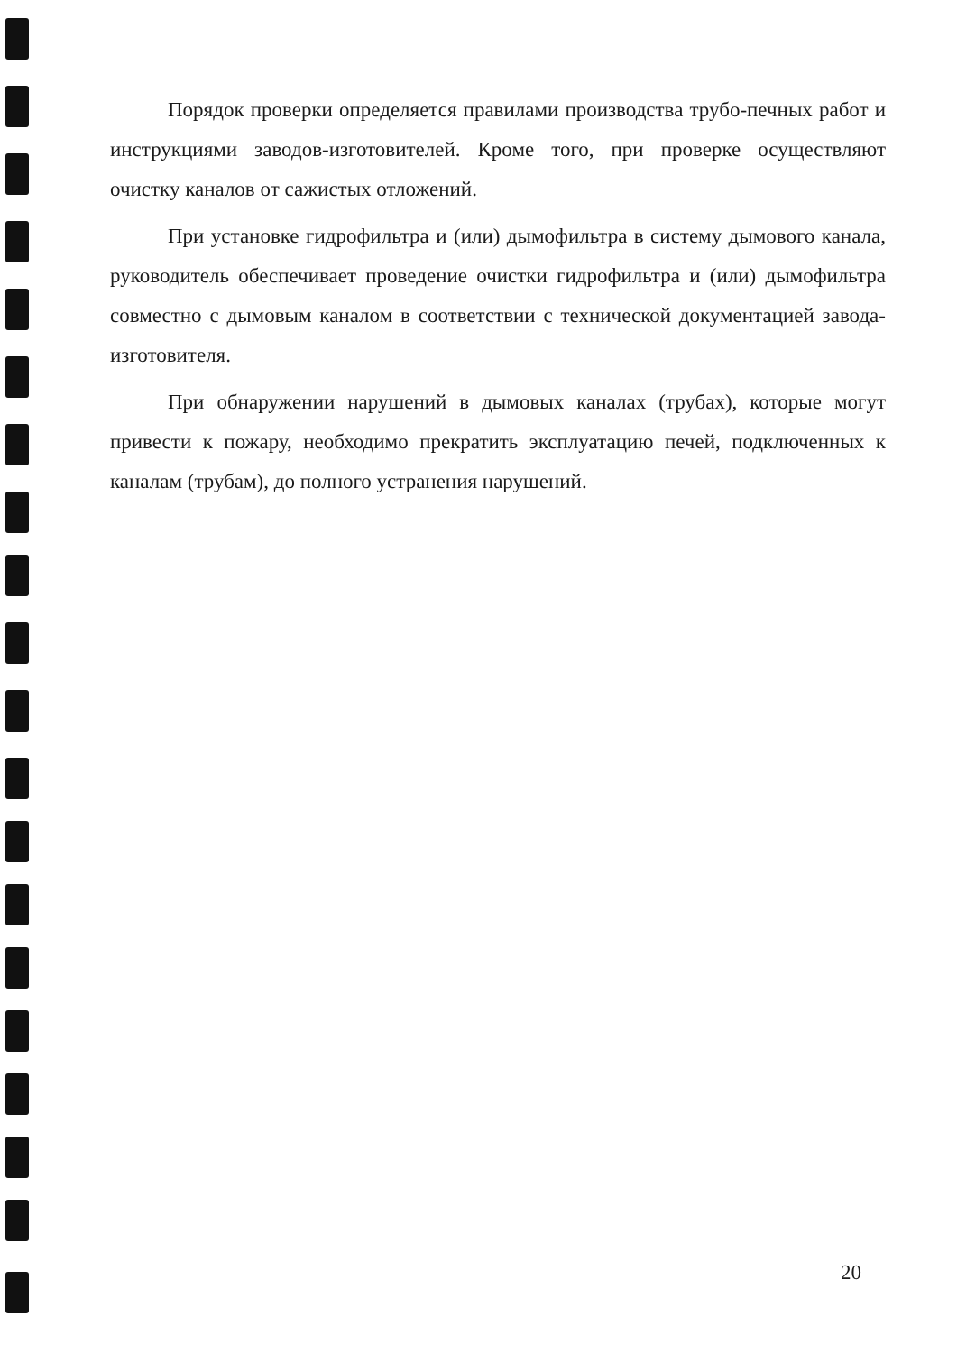Порядок проверки определяется правилами производства трубо-печных работ и инструкциями заводов-изготовителей. Кроме того, при проверке осуществляют очистку каналов от сажистых отложений.
При установке гидрофильтра и (или) дымофильтра в систему дымового канала, руководитель обеспечивает проведение очистки гидрофильтра и (или) дымофильтра совместно с дымовым каналом в соответствии с технической документацией завода-изготовителя.
При обнаружении нарушений в дымовых каналах (трубах), которые могут привести к пожару, необходимо прекратить эксплуатацию печей, подключенных к каналам (трубам), до полного устранения нарушений.
20